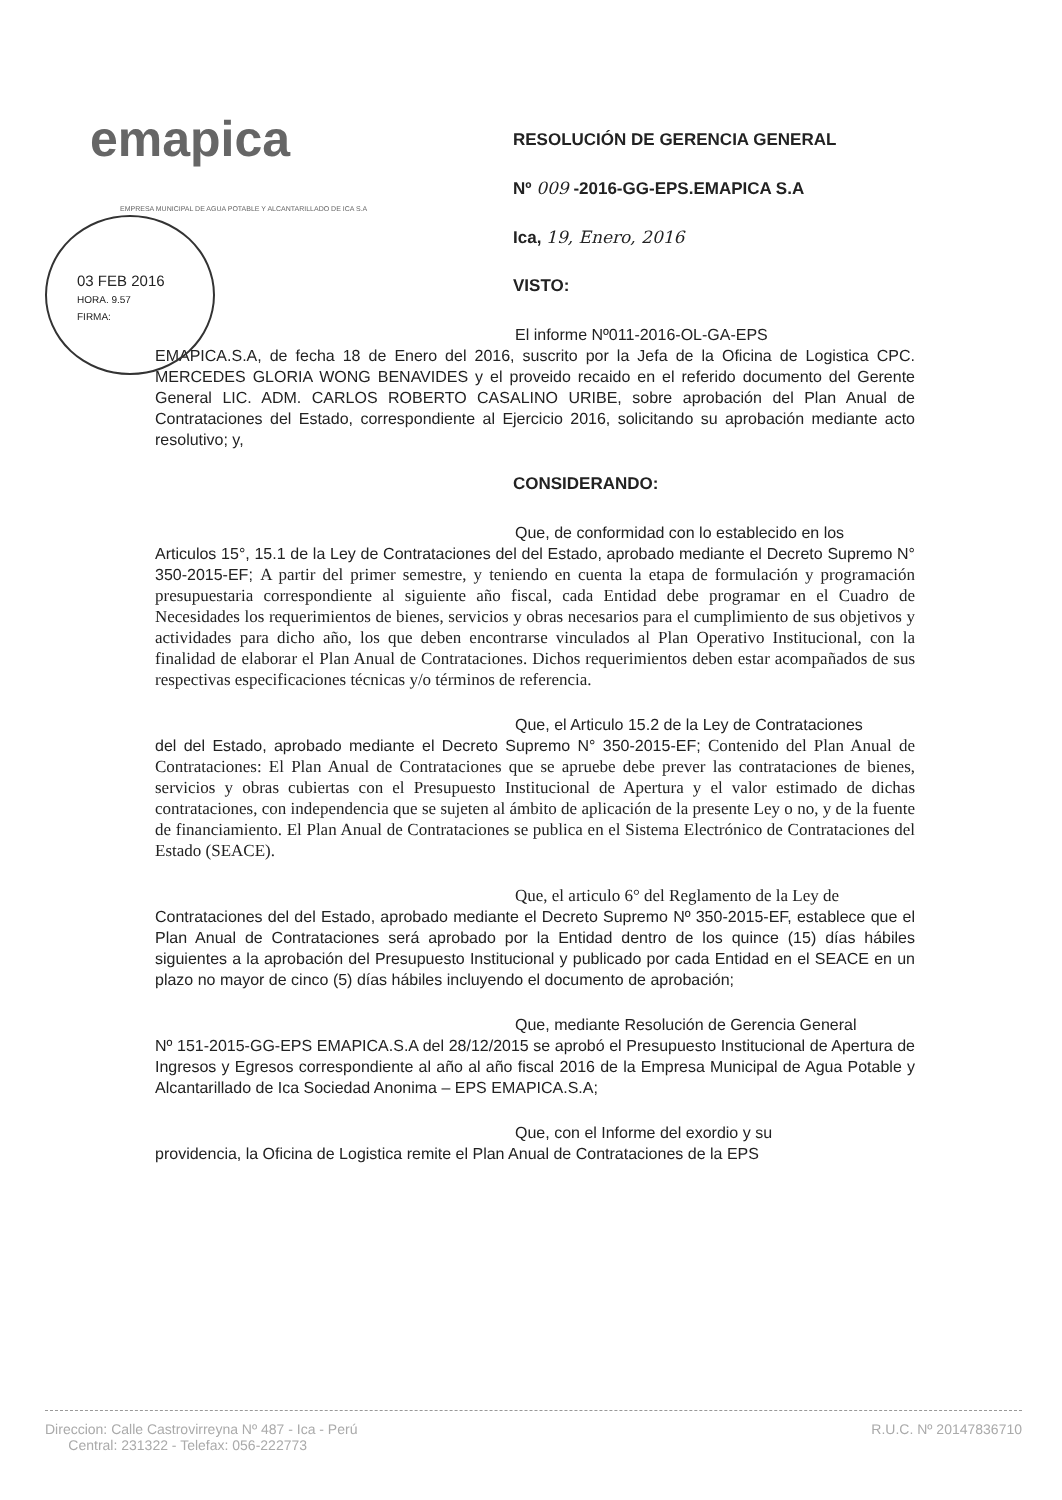emapica
EMPRESA MUNICIPAL DE AGUA POTABLE Y ALCANTARILLADO DE ICA S.A
03 FEB 2016
HORA. 9.57
FIRMA:
RESOLUCIÓN DE GERENCIA GENERAL
Nº 009 -2016-GG-EPS.EMAPICA S.A
Ica, 19, Enero, 2016
VISTO:
El informe Nº011-2016-OL-GA-EPS
EMAPICA.S.A, de fecha 18 de Enero del 2016, suscrito por la Jefa de la Oficina de Logistica CPC. MERCEDES GLORIA WONG BENAVIDES y el proveido recaido en el referido documento del Gerente General LIC. ADM. CARLOS ROBERTO CASALINO URIBE, sobre aprobación del Plan Anual de Contrataciones del Estado, correspondiente al Ejercicio 2016, solicitando su aprobación mediante acto resolutivo; y,
CONSIDERANDO:
Que, de conformidad con lo establecido en los
Articulos 15°, 15.1 de la Ley de Contrataciones del del Estado, aprobado mediante el Decreto Supremo N° 350-2015-EF; A partir del primer semestre, y teniendo en cuenta la etapa de formulación y programación presupuestaria correspondiente al siguiente año fiscal, cada Entidad debe programar en el Cuadro de Necesidades los requerimientos de bienes, servicios y obras necesarios para el cumplimiento de sus objetivos y actividades para dicho año, los que deben encontrarse vinculados al Plan Operativo Institucional, con la finalidad de elaborar el Plan Anual de Contrataciones. Dichos requerimientos deben estar acompañados de sus respectivas especificaciones técnicas y/o términos de referencia.
Que, el Articulo 15.2 de la Ley de Contrataciones
del del Estado, aprobado mediante el Decreto Supremo N° 350-2015-EF; Contenido del Plan Anual de Contrataciones: El Plan Anual de Contrataciones que se apruebe debe prever las contrataciones de bienes, servicios y obras cubiertas con el Presupuesto Institucional de Apertura y el valor estimado de dichas contrataciones, con independencia que se sujeten al ámbito de aplicación de la presente Ley o no, y de la fuente de financiamiento. El Plan Anual de Contrataciones se publica en el Sistema Electrónico de Contrataciones del Estado (SEACE).
Que, el articulo 6° del Reglamento de la Ley de
Contrataciones del del Estado, aprobado mediante el Decreto Supremo Nº 350-2015-EF, establece que el Plan Anual de Contrataciones será aprobado por la Entidad dentro de los quince (15) días hábiles siguientes a la aprobación del Presupuesto Institucional y publicado por cada Entidad en el SEACE en un plazo no mayor de cinco (5) días hábiles incluyendo el documento de aprobación;
Que, mediante Resolución de Gerencia General
Nº 151-2015-GG-EPS EMAPICA.S.A del 28/12/2015 se aprobó el Presupuesto Institucional de Apertura de Ingresos y Egresos correspondiente al año al año fiscal 2016 de la Empresa Municipal de Agua Potable y Alcantarillado de Ica Sociedad Anonima – EPS EMAPICA.S.A;
Que, con el Informe del exordio y su
providencia, la Oficina de Logistica remite el Plan Anual de Contrataciones de la EPS
Direccion: Calle Castrovirreyna Nº 487 - Ica - Perú
Central: 231322 - Telefax: 056-222773
R.U.C. Nº 20147836710